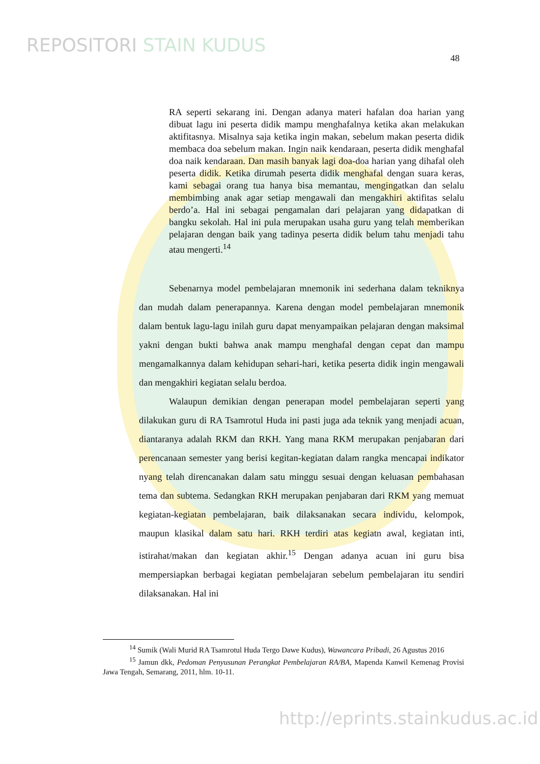REPOSITORI STAIN KUDUS
48
RA seperti sekarang ini. Dengan adanya materi hafalan doa harian yang dibuat lagu ini peserta didik mampu menghafalnya ketika akan melakukan aktifitasnya. Misalnya saja ketika ingin makan, sebelum makan peserta didik membaca doa sebelum makan. Ingin naik kendaraan, peserta didik menghafal doa naik kendaraan. Dan masih banyak lagi doa-doa harian yang dihafal oleh peserta didik. Ketika dirumah peserta didik menghafal dengan suara keras, kami sebagai orang tua hanya bisa memantau, mengingatkan dan selalu membimbing anak agar setiap mengawali dan mengakhiri aktifitas selalu berdo’a. Hal ini sebagai pengamalan dari pelajaran yang didapatkan di bangku sekolah. Hal ini pula merupakan usaha guru yang telah memberikan pelajaran dengan baik yang tadinya peserta didik belum tahu menjadi tahu atau mengerti.<sup>14</sup>
Sebenarnya model pembelajaran mnemonik ini sederhana dalam tekniknya dan mudah dalam penerapannya. Karena dengan model pembelajaran mnemonik dalam bentuk lagu-lagu inilah guru dapat menyampaikan pelajaran dengan maksimal yakni dengan bukti bahwa anak mampu menghafal dengan cepat dan mampu mengamalkannya dalam kehidupan sehari-hari, ketika peserta didik ingin mengawali dan mengakhiri kegiatan selalu berdoa.
Walaupun demikian dengan penerapan model pembelajaran seperti yang dilakukan guru di RA Tsamrotul Huda ini pasti juga ada teknik yang menjadi acuan, diantaranya adalah RKM dan RKH. Yang mana RKM merupakan penjabaran dari perencanaan semester yang berisi kegitan-kegiatan dalam rangka mencapai indikator nyang telah direncanakan dalam satu minggu sesuai dengan keluasan pembahasan tema dan subtema. Sedangkan RKH merupakan penjabaran dari RKM yang memuat kegiatan-kegiatan pembelajaran, baik dilaksanakan secara individu, kelompok, maupun klasikal dalam satu hari. RKH terdiri atas kegiatn awal, kegiatan inti, istirahat/makan dan kegiatan akhir.<sup>15</sup> Dengan adanya acuan ini guru bisa mempersiapkan berbagai kegiatan pembelajaran sebelum pembelajaran itu sendiri dilaksanakan. Hal ini
<sup>14</sup> Sumik (Wali Murid RA Tsamrotul Huda Tergo Dawe Kudus), Wawancara Pribadi, 26 Agustus 2016
<sup>15</sup> Jamun dkk, Pedoman Penyusunan Perangkat Pembelajaran RA/BA, Mapenda Kanwil Kemenag Provisi Jawa Tengah, Semarang, 2011, hlm. 10-11.
http://eprints.stainkudus.ac.id